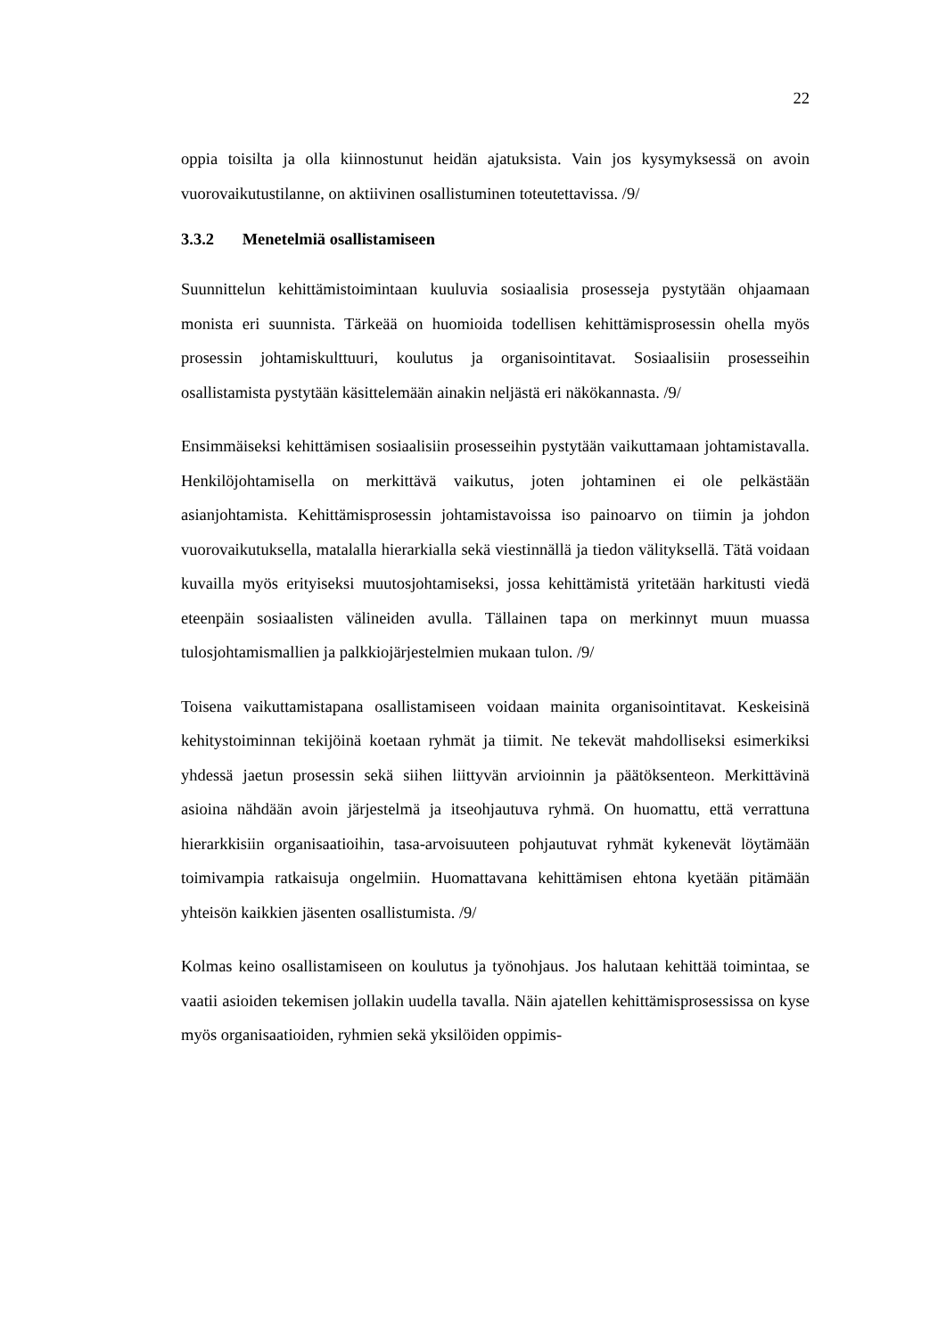22
oppia toisilta ja olla kiinnostunut heidän ajatuksista. Vain jos kysymyksessä on avoin vuorovaikutustilanne, on aktiivinen osallistuminen toteutettavissa. /9/
3.3.2 Menetelmiä osallistamiseen
Suunnittelun kehittämistoimintaan kuuluvia sosiaalisia prosesseja pystytään ohjaamaan monista eri suunnista. Tärkeää on huomioida todellisen kehittämisprosessin ohella myös prosessin johtamiskulttuuri, koulutus ja organisointitavat. Sosiaalisiin prosesseihin osallistamista pystytään käsittelemään ainakin neljästä eri näkökannasta. /9/
Ensimmäiseksi kehittämisen sosiaalisiin prosesseihin pystytään vaikuttamaan johtamistavalla. Henkilöjohtamisella on merkittävä vaikutus, joten johtaminen ei ole pelkästään asianjohtamista. Kehittämisprosessin johtamistavoissa iso painoarvo on tiimin ja johdon vuorovaikutuksella, matalalla hierarkialla sekä viestinnällä ja tiedon välityksellä. Tätä voidaan kuvailla myös erityiseksi muutosjohtamiseksi, jossa kehittämistä yritetään harkitusti viedä eteenpäin sosiaalisten välineiden avulla. Tällainen tapa on merkinnyt muun muassa tulosjohtamismallien ja palkkiojärjestelmien mukaan tulon. /9/
Toisena vaikuttamistapana osallistamiseen voidaan mainita organisointitavat. Keskeisinä kehitystoiminnan tekijöinä koetaan ryhmät ja tiimit. Ne tekevät mahdolliseksi esimerkiksi yhdessä jaetun prosessin sekä siihen liittyvän arvioinnin ja päätöksenteon. Merkittävinä asioina nähdään avoin järjestelmä ja itseohjautuva ryhmä. On huomattu, että verrattuna hierarkkisiin organisaatioihin, tasa-arvoisuuteen pohjautuvat ryhmät kykenevät löytämään toimivampia ratkaisuja ongelmiin. Huomattavana kehittämisen ehtona kyetään pitämään yhteisön kaikkien jäsenten osallistumista. /9/
Kolmas keino osallistamiseen on koulutus ja työnohjaus. Jos halutaan kehittää toimintaa, se vaatii asioiden tekemisen jollakin uudella tavalla. Näin ajatellen kehittämisprosessissa on kyse myös organisaatioiden, ryhmien sekä yksilöiden oppimis-